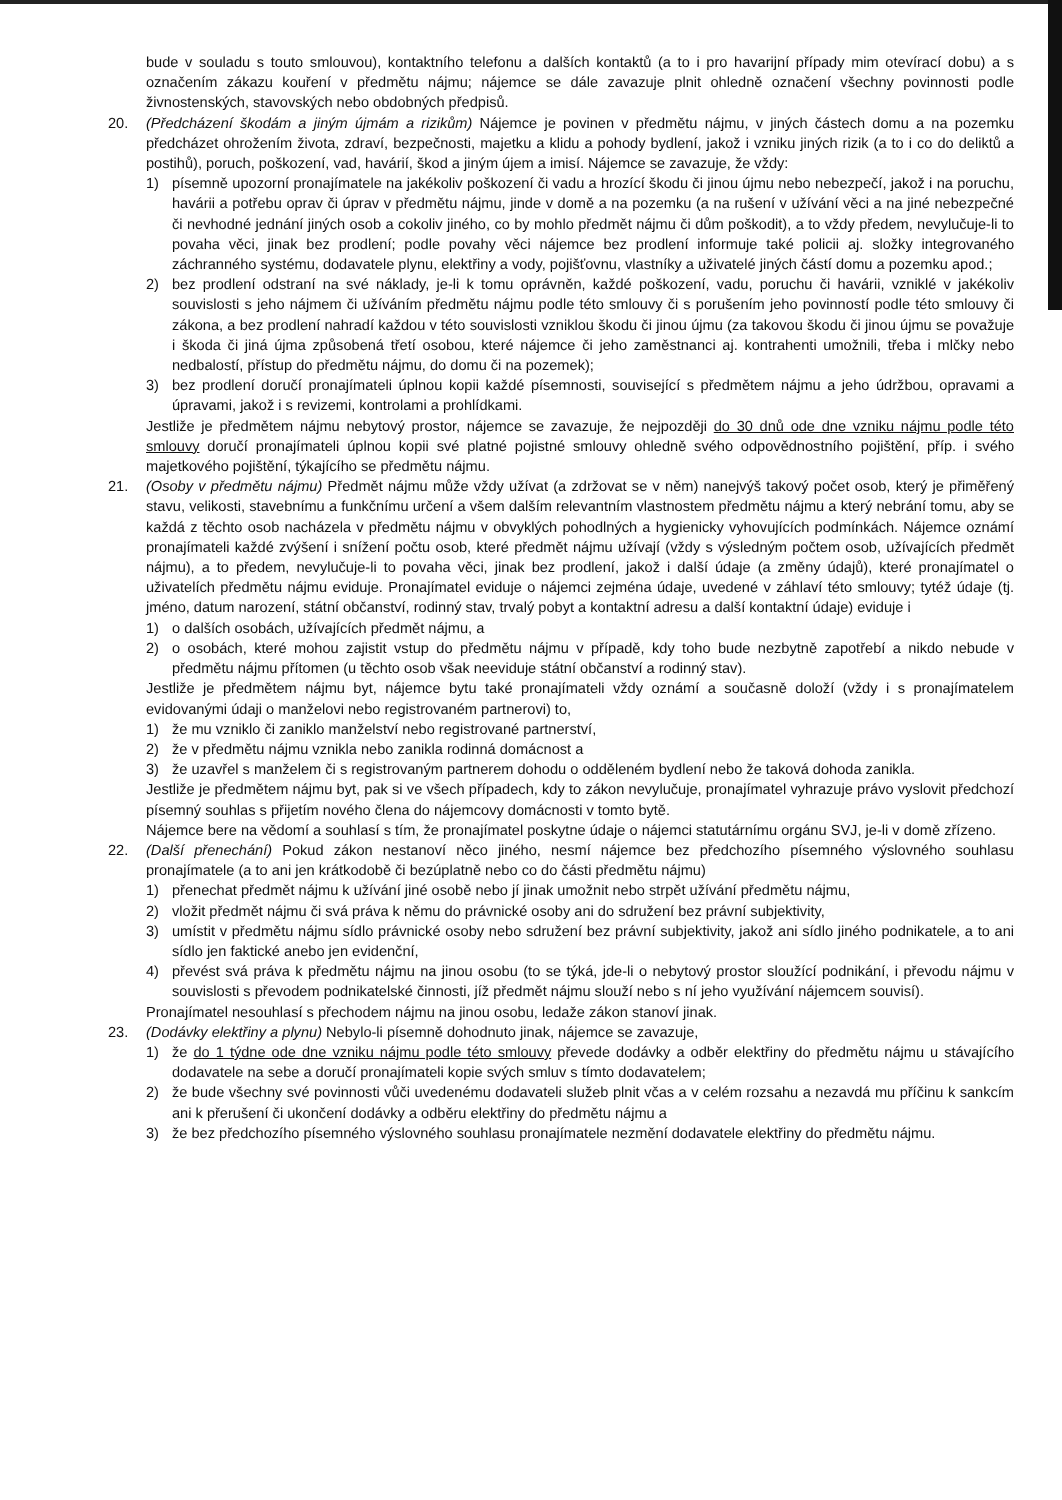bude v souladu s touto smlouvou), kontaktního telefonu a dalších kontaktů (a to i pro havarijní případy mim otevírací dobu) a s označením zákazu kouření v předmětu nájmu; nájemce se dále zavazuje plnit ohledně označení všechny povinnosti podle živnostenských, stavovských nebo obdobných předpisů.
20. (Předcházení škodám a jiným újmám a rizikům) Nájemce je povinen v předmětu nájmu, v jiných částech domu a na pozemku předcházet ohrožením života, zdraví, bezpečnosti, majetku a klidu a pohody bydlení, jakož i vzniku jiných rizik (a to i co do deliktů a postihů), poruch, poškození, vad, havárií, škod a jiným újem a imisí. Nájemce se zavazuje, že vždy:
1) písemně upozorní pronajímatele na jakékoliv poškození či vadu a hrozící škodu či jinou újmu nebo nebezpečí, jakož i na poruchu, havárii a potřebu oprav či úprav v předmětu nájmu, jinde v domě a na pozemku (a na rušení v užívání věci a na jiné nebezpečné či nevhodné jednání jiných osob a cokoliv jiného, co by mohlo předmět nájmu či dům poškodit), a to vždy předem, nevylučuje-li to povaha věci, jinak bez prodlení; podle povahy věci nájemce bez prodlení informuje také policii aj. složky integrovaného záchranného systému, dodavatele plynu, elektřiny a vody, pojišťovnu, vlastníky a uživatelé jiných částí domu a pozemku apod.;
2) bez prodlení odstraní na své náklady, je-li k tomu oprávněn, každé poškození, vadu, poruchu či havárii, vzniklé v jakékoliv souvislosti s jeho nájmem či užíváním předmětu nájmu podle této smlouvy či s porušením jeho povinností podle této smlouvy či zákona, a bez prodlení nahradí každou v této souvislosti vzniklou škodu či jinou újmu (za takovou škodu či jinou újmu se považuje i škoda či jiná újma způsobená třetí osobou, které nájemce či jeho zaměstnanci aj. kontrahenti umožnili, třeba i mlčky nebo nedbalostí, přístup do předmětu nájmu, do domu či na pozemek);
3) bez prodlení doručí pronajímateli úplnou kopii každé písemnosti, související s předmětem nájmu a jeho údržbou, opravami a úpravami, jakož i s revizemi, kontrolami a prohlídkami.
Jestliže je předmětem nájmu nebytový prostor, nájemce se zavazuje, že nejpozději do 30 dnů ode dne vzniku nájmu podle této smlouvy doručí pronajímateli úplnou kopii své platné pojistné smlouvy ohledně svého odpovědnostního pojištění, příp. i svého majetkového pojištění, týkajícího se předmětu nájmu.
21. (Osoby v předmětu nájmu) Předmět nájmu může vždy užívat (a zdržovat se v něm) nanejvýš takový počet osob, který je přiměřený stavu, velikosti, stavebnímu a funkčnímu určení a všem dalším relevantním vlastnostem předmětu nájmu a který nebrání tomu, aby se každá z těchto osob nacházela v předmětu nájmu v obvyklých pohodlných a hygienicky vyhovujících podmínkách. Nájemce oznámí pronajímateli každé zvýšení i snížení počtu osob, které předmět nájmu užívají (vždy s výsledným počtem osob, užívajících předmět nájmu), a to předem, nevylučuje-li to povaha věci, jinak bez prodlení, jakož i další údaje (a změny údajů), které pronajímatel o uživatelích předmětu nájmu eviduje. Pronajímatel eviduje o nájemci zejména údaje, uvedené v záhlaví této smlouvy; tytéž údaje (tj. jméno, datum narození, státní občanství, rodinný stav, trvalý pobyt a kontaktní adresu a další kontaktní údaje) eviduje i
1) o dalších osobách, užívajících předmět nájmu, a
2) o osobách, které mohou zajistit vstup do předmětu nájmu v případě, kdy toho bude nezbytně zapotřebí a nikdo nebude v předmětu nájmu přítomen (u těchto osob však neeviduje státní občanství a rodinný stav).
Jestliže je předmětem nájmu byt, nájemce bytu také pronajímateli vždy oznámí a současně doloží (vždy i s pronajímatelem evidovanými údaji o manželovi nebo registrovaném partnerovi) to,
1) že mu vzniklo či zaniklo manželství nebo registrované partnerství,
2) že v předmětu nájmu vznikla nebo zanikla rodinná domácnost a
3) že uzavřel s manželem či s registrovaným partnerem dohodu o odděleném bydlení nebo že taková dohoda zanikla.
Jestliže je předmětem nájmu byt, pak si ve všech případech, kdy to zákon nevylučuje, pronajímatel vyhrazuje právo vyslovit předchozí písemný souhlas s přijetím nového člena do nájemcovy domácnosti v tomto bytě.
Nájemce bere na vědomí a souhlasí s tím, že pronajímatel poskytne údaje o nájemci statutárnímu orgánu SVJ, je-li v domě zřízeno.
22. (Další přenechání) Pokud zákon nestanoví něco jiného, nesmí nájemce bez předchozího písemného výslovného souhlasu pronajímatele (a to ani jen krátkodobě či bezúplatně nebo co do části předmětu nájmu)
1) přenechat předmět nájmu k užívání jiné osobě nebo jí jinak umožnit nebo strpět užívání předmětu nájmu,
2) vložit předmět nájmu či svá práva k němu do právnické osoby ani do sdružení bez právní subjektivity,
3) umístit v předmětu nájmu sídlo právnické osoby nebo sdružení bez právní subjektivity, jakož ani sídlo jiného podnikatele, a to ani sídlo jen faktické anebo jen evidenční,
4) převést svá práva k předmětu nájmu na jinou osobu (to se týká, jde-li o nebytový prostor sloužící podnikání, i převodu nájmu v souvislosti s převodem podnikatelské činnosti, jíž předmět nájmu slouží nebo s ní jeho využívání nájemcem souvisí).
Pronajímatel nesouhlasí s přechodem nájmu na jinou osobu, ledaže zákon stanoví jinak.
23. (Dodávky elektřiny a plynu) Nebylo-li písemně dohodnuto jinak, nájemce se zavazuje,
1) že do 1 týdne ode dne vzniku nájmu podle této smlouvy převede dodávky a odběr elektřiny do předmětu nájmu u stávajícího dodavatele na sebe a doručí pronajímateli kopie svých smluv s tímto dodavatelem;
2) že bude všechny své povinnosti vůči uvedenému dodavateli služeb plnit včas a v celém rozsahu a nezavdá mu příčinu k sankcím ani k přerušení či ukončení dodávky a odběru elektřiny do předmětu nájmu a
3) že bez předchozího písemného výslovného souhlasu pronajímatele nezmění dodavatele elektřiny do předmětu nájmu.